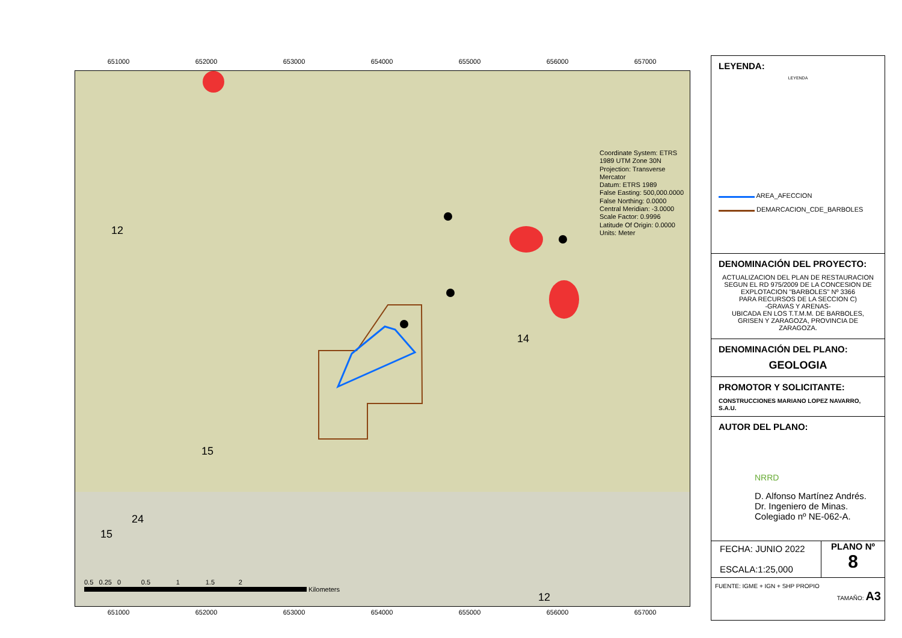651000 652000 653000 654000 655000 656000 657000
Coordinate System: ETRS 1989 UTM Zone 30N
Projection: Transverse Mercator
Datum: ETRS 1989
False Easting: 500,000.0000
False Northing: 0.0000
Central Meridian: -3.0000
Scale Factor: 0.9996
Latitude Of Origin: 0.0000
Units: Meter
12
14
15
24
15
12
0.5 0.25 0 0.5 1 1.5 2
Kilometers
651000 652000 653000 654000 655000 656000 657000
LEYENDA:
LEYENDA
AREA_AFECCION
DEMARCACION_CDE_BARBOLES
DENOMINACIÓN DEL PROYECTO:
ACTUALIZACION DEL PLAN DE RESTAURACION SEGUN EL RD 975/2009 DE LA CONCESION DE EXPLOTACION "BARBOLES" Nº 3366
PARA RECURSOS DE LA SECCION C)
-GRAVAS Y ARENAS-
UBICADA EN LOS T.T.M.M. DE BARBOLES, GRISEN Y ZARAGOZA, PROVINCIA DE ZARAGOZA.
DENOMINACIÓN DEL PLANO:
GEOLOGIA
PROMOTOR Y SOLICITANTE:
CONSTRUCCIONES MARIANO LOPEZ NAVARRO, S.A.U.
AUTOR DEL PLANO:
NRRD
D. Alfonso Martínez Andrés.
Dr. Ingeniero de Minas.
Colegiado nº NE-062-A.
FECHA: JUNIO 2022
ESCALA:1:25,000
PLANO Nº
8
FUENTE: IGME + IGN + SHP PROPIO
TAMAÑO: A3